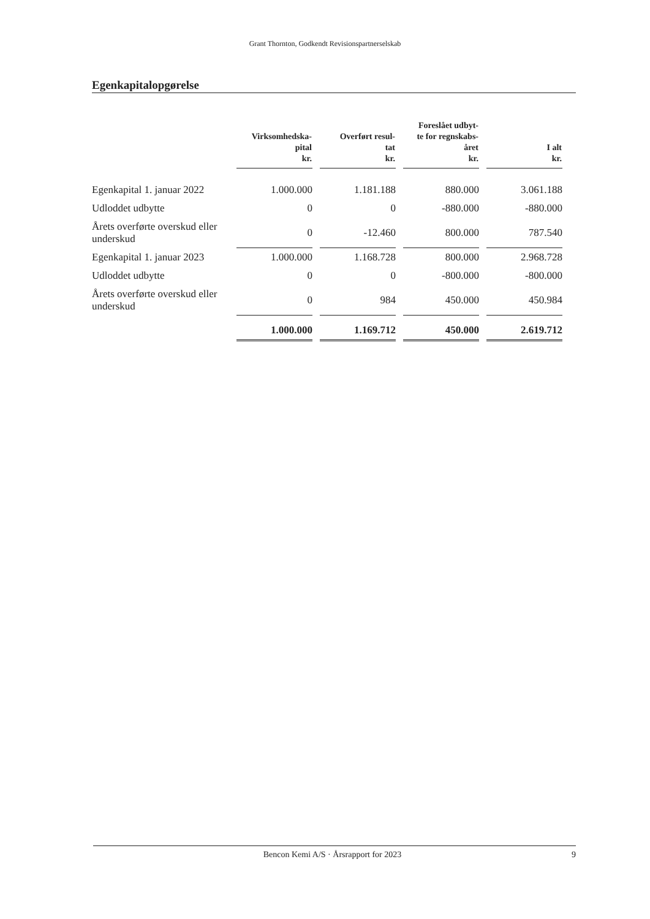Grant Thornton, Godkendt Revisionspartnerselskab
Egenkapitalopgørelse
| | Virksomhedska- pital kr. | Overført resul- tat kr. | Foreslået udbyt- te for regnskabs- året kr. | I alt kr. |
| --- | --- | --- | --- | --- |
| Egenkapital 1. januar 2022 | 1.000.000 | 1.181.188 | 880.000 | 3.061.188 |
| Udloddet udbytte | 0 | 0 | -880.000 | -880.000 |
| Årets overførte overskud eller underskud | 0 | -12.460 | 800.000 | 787.540 |
| Egenkapital 1. januar 2023 | 1.000.000 | 1.168.728 | 800.000 | 2.968.728 |
| Udloddet udbytte | 0 | 0 | -800.000 | -800.000 |
| Årets overførte overskud eller underskud | 0 | 984 | 450.000 | 450.984 |
| | 1.000.000 | 1.169.712 | 450.000 | 2.619.712 |
Bencon Kemi A/S · Årsrapport for 2023 9